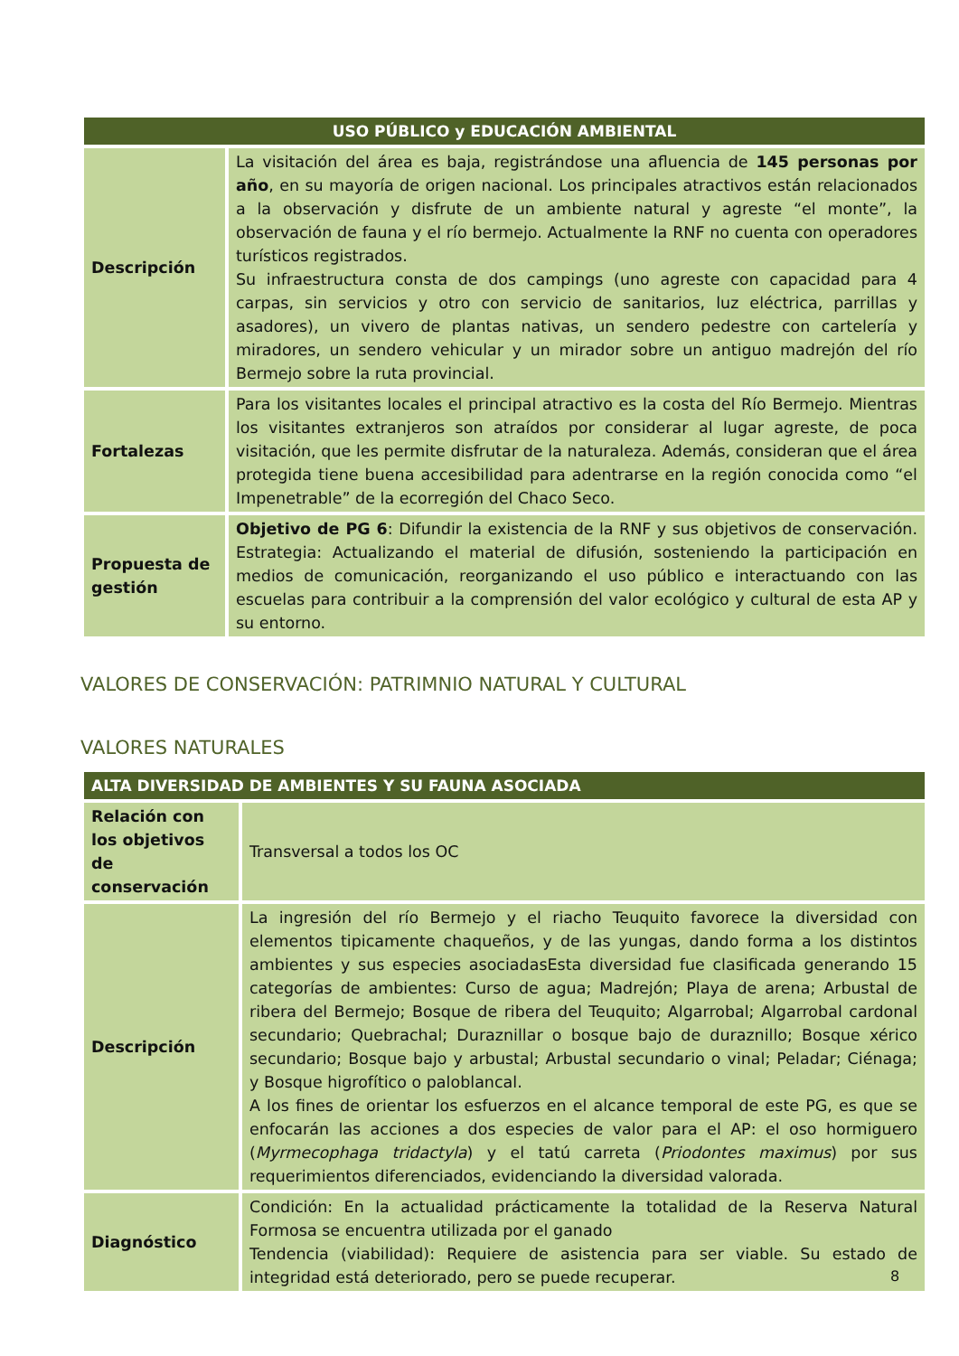| USO PÚBLICO y EDUCACIÓN AMBIENTAL | |
| --- | --- |
| Descripción | La visitación del área es baja, registrándose una afluencia de 145 personas por año , en su mayoría de origen nacional. Los principales atractivos están relacionados a la observación y disfrute de un ambiente natural y agreste “el monte”, la observación de fauna y el río bermejo. Actualmente la RNF no cuenta con operadores turísticos registrados. Su infraestructura consta de dos campings (uno agreste con capacidad para 4 carpas, sin servicios y otro con servicio de sanitarios, luz eléctrica, parrillas y asadores), un vivero de plantas nativas, un sendero pedestre con cartelería y miradores, un sendero vehicular y un mirador sobre un antiguo madrejón del río Bermejo sobre la ruta provincial. |
| Fortalezas | Para los visitantes locales el principal atractivo es la costa del Río Bermejo. Mientras los visitantes extranjeros son atraídos por considerar al lugar agreste, de poca visitación, que les permite disfrutar de la naturaleza. Además, consideran que el área protegida tiene buena accesibilidad para adentrarse en la región conocida como “el Impenetrable” de la ecorregión del Chaco Seco. |
| Propuesta de gestión | Objetivo de PG 6 : Difundir la existencia de la RNF y sus objetivos de conservación. Estrategia: Actualizando el material de difusión, sosteniendo la participación en medios de comunicación, reorganizando el uso público e interactuando con las escuelas para contribuir a la comprensión del valor ecológico y cultural de esta AP y su entorno. |
VALORES DE CONSERVACIÓN: PATRIMNIO NATURAL Y CULTURAL
VALORES NATURALES
| ALTA DIVERSIDAD DE AMBIENTES Y SU FAUNA ASOCIADA | |
| --- | --- |
| Relación con los objetivos de conservación | Transversal a todos los OC |
| Descripción | La ingresión del río Bermejo y el riacho Teuquito favorece la diversidad con elementos tipicamente chaqueños, y de las yungas, dando forma a los distintos ambientes y sus especies asociadasEsta diversidad fue clasificada generando 15 categorías de ambientes: Curso de agua; Madrejón; Playa de arena; Arbustal de ribera del Bermejo; Bosque de ribera del Teuquito; Algarrobal; Algarrobal cardonal secundario; Quebrachal; Duraznillar o bosque bajo de duraznillo; Bosque xérico secundario; Bosque bajo y arbustal; Arbustal secundario o vinal; Peladar; Ciénaga; y Bosque higrofítico o paloblancal. A los fines de orientar los esfuerzos en el alcance temporal de este PG, es que se enfocarán las acciones a dos especies de valor para el AP: el oso hormiguero ( Myrmecophaga tridactyla ) y el tatú carreta ( Priodontes maximus ) por sus requerimientos diferenciados, evidenciando la diversidad valorada. |
| Diagnóstico | Condición: En la actualidad prácticamente la totalidad de la Reserva Natural Formosa se encuentra utilizada por el ganado Tendencia (viabilidad): Requiere de asistencia para ser viable. Su estado de integridad está deteriorado, pero se puede recuperar. |
8